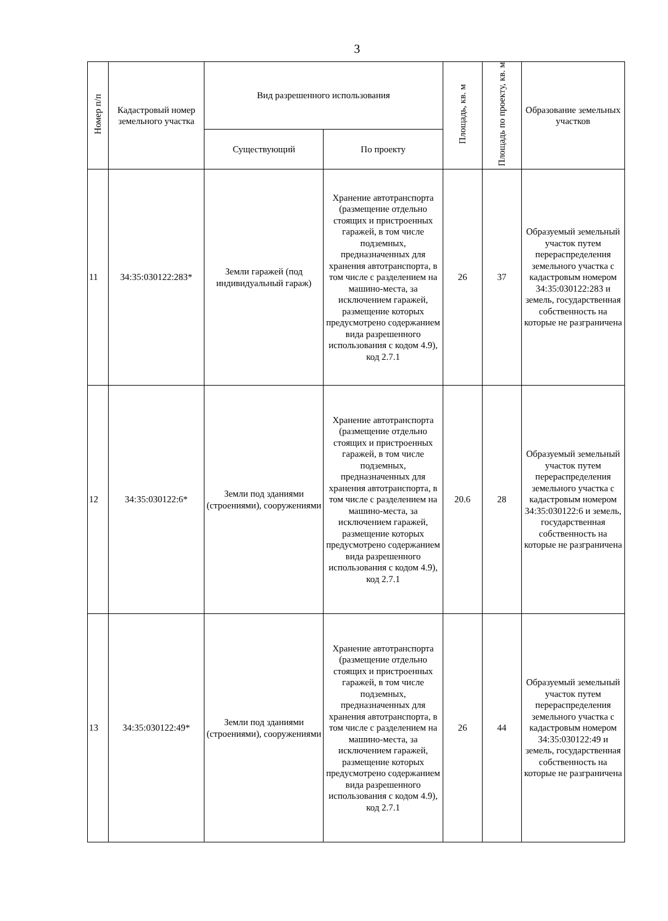3
| Номер п/п | Кадастровый номер земельного участка | Вид разрешенного использования | | Площадь, кв. м | Площадь по проекту, кв. м | Образование земельных участков |
| --- | --- | --- | --- | --- | --- | --- |
| | | Существующий | По проекту | | | |
| 11 | 34:35:030122:283* | Земли гаражей (под индивидуальный гараж) | Хранение автотранспорта (размещение отдельно стоящих и пристроенных гаражей, в том числе подземных, предназначенных для хранения автотранспорта, в том числе с разделением на машино-места, за исключением гаражей, размещение которых предусмотрено содержанием вида разрешенного использования с кодом 4.9), код 2.7.1 | 26 | 37 | Образуемый земельный участок путем перераспределения земельного участка с кадастровым номером 34:35:030122:283 и земель, государственная собственность на которые не разграничена |
| 12 | 34:35:030122:6* | Земли под зданиями (строениями), сооружениями | Хранение автотранспорта (размещение отдельно стоящих и пристроенных гаражей, в том числе подземных, предназначенных для хранения автотранспорта, в том числе с разделением на машино-места, за исключением гаражей, размещение которых предусмотрено содержанием вида разрешенного использования с кодом 4.9), код 2.7.1 | 20.6 | 28 | Образуемый земельный участок путем перераспределения земельного участка с кадастровым номером 34:35:030122:6 и земель, государственная собственность на которые не разграничена |
| 13 | 34:35:030122:49* | Земли под зданиями (строениями), сооружениями | Хранение автотранспорта (размещение отдельно стоящих и пристроенных гаражей, в том числе подземных, предназначенных для хранения автотранспорта, в том числе с разделением на машино-места, за исключением гаражей, размещение которых предусмотрено содержанием вида разрешенного использования с кодом 4.9), код 2.7.1 | 26 | 44 | Образуемый земельный участок путем перераспределения земельного участка с кадастровым номером 34:35:030122:49 и земель, государственная собственность на которые не разграничена |